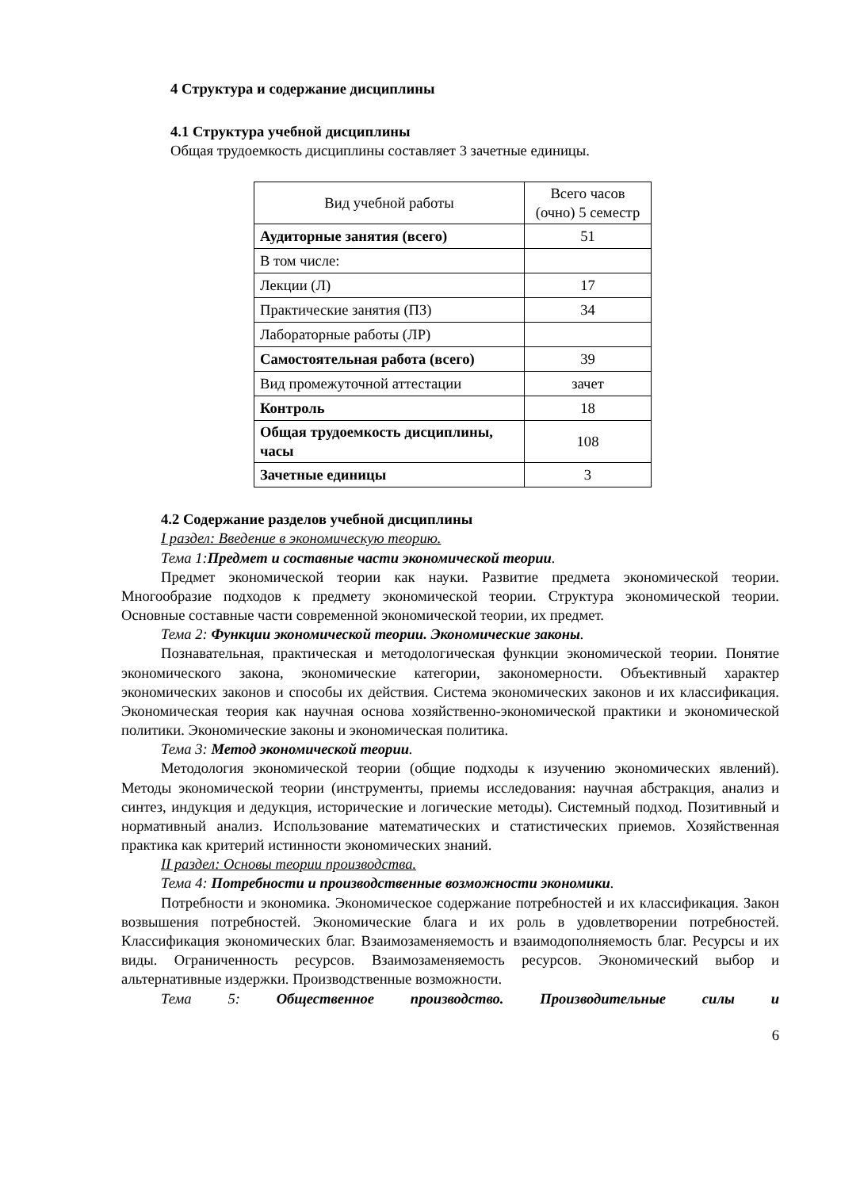4 Структура и содержание дисциплины
4.1 Структура учебной дисциплины
Общая трудоемкость дисциплины составляет 3 зачетные единицы.
| Вид учебной работы | Всего часов (очно) 5 семестр |
| Аудиторные занятия (всего) | 51 |
| В том числе: | |
| Лекции (Л) | 17 |
| Практические занятия (ПЗ) | 34 |
| Лабораторные работы (ЛР) | |
| Самостоятельная работа (всего) | 39 |
| Вид промежуточной аттестации | зачет |
| Контроль | 18 |
| Общая трудоемкость дисциплины, часы | 108 |
| Зачетные единицы | 3 |
4.2 Содержание разделов учебной дисциплины
I раздел: Введение в экономическую теорию.
Тема 1:Предмет и составные части экономической теории.
Предмет экономической теории как науки. Развитие предмета экономической теории. Многообразие подходов к предмету экономической теории. Структура экономической теории. Основные составные части современной экономической теории, их предмет.
Тема 2: Функции экономической теории. Экономические законы.
Познавательная, практическая и методологическая функции экономической теории. Понятие экономического закона, экономические категории, закономерности. Объективный характер экономических законов и способы их действия. Система экономических законов и их классификация. Экономическая теория как научная основа хозяйственно-экономической практики и экономической политики. Экономические законы и экономическая политика.
Тема 3: Метод экономической теории.
Методология экономической теории (общие подходы к изучению экономических явлений). Методы экономической теории (инструменты, приемы исследования: научная абстракция, анализ и синтез, индукция и дедукция, исторические и логические методы). Системный подход. Позитивный и нормативный анализ. Использование математических и статистических приемов. Хозяйственная практика как критерий истинности экономических знаний.
II раздел: Основы теории производства.
Тема 4: Потребности и производственные возможности экономики.
Потребности и экономика. Экономическое содержание потребностей и их классификация. Закон возвышения потребностей. Экономические блага и их роль в удовлетворении потребностей. Классификация экономических благ. Взаимозаменяемость и взаимодополняемость благ. Ресурсы и их виды. Ограниченность ресурсов. Взаимозаменяемость ресурсов. Экономический выбор и альтернативные издержки. Производственные возможности.
Тема 5: Общественное производство. Производительные силы и
6